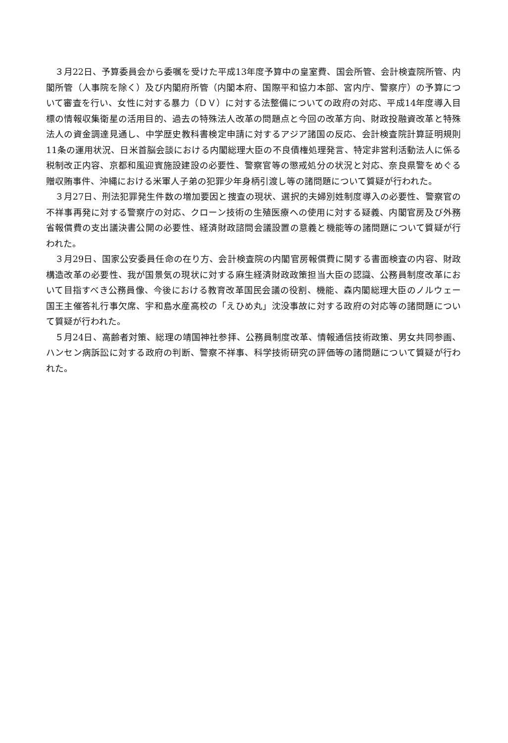３月22日、予算委員会から委嘱を受けた平成13年度予算中の皇室費、国会所管、会計検査院所管、内閣所管（人事院を除く）及び内閣府所管（内閣本府、国際平和協力本部、宮内庁、警察庁）の予算について審査を行い、女性に対する暴力（ＤＶ）に対する法整備についての政府の対応、平成14年度導入目標の情報収集衛星の活用目的、過去の特殊法人改革の問題点と今回の改革方向、財政投融資改革と特殊法人の資金調達見通し、中学歴史教科書検定申請に対するアジア諸国の反応、会計検査院計算証明規則11条の運用状況、日米首脳会談における内閣総理大臣の不良債権処理発言、特定非営利活動法人に係る税制改正内容、京都和風迎賓施設建設の必要性、警察官等の懲戒処分の状況と対応、奈良県警をめぐる贈収賄事件、沖縄における米軍人子弟の犯罪少年身柄引渡し等の諸問題について質疑が行われた。
３月27日、刑法犯罪発生件数の増加要因と捜査の現状、選択的夫婦別姓制度導入の必要性、警察官の不祥事再発に対する警察庁の対応、クローン技術の生殖医療への使用に対する疑義、内閣官房及び外務省報償費の支出議決書公開の必要性、経済財政諮問会議設置の意義と機能等の諸問題について質疑が行われた。
３月29日、国家公安委員任命の在り方、会計検査院の内閣官房報償費に関する書面検査の内容、財政構造改革の必要性、我が国景気の現状に対する麻生経済財政政策担当大臣の認識、公務員制度改革において目指すべき公務員像、今後における教育改革国民会議の役割、機能、森内閣総理大臣のノルウェー国王主催答礼行事欠席、宇和島水産高校の「えひめ丸」沈没事故に対する政府の対応等の諸問題について質疑が行われた。
５月24日、高齢者対策、総理の靖国神社参拝、公務員制度改革、情報通信技術政策、男女共同参画、ハンセン病訴訟に対する政府の判断、警察不祥事、科学技術研究の評価等の諸問題について質疑が行われた。